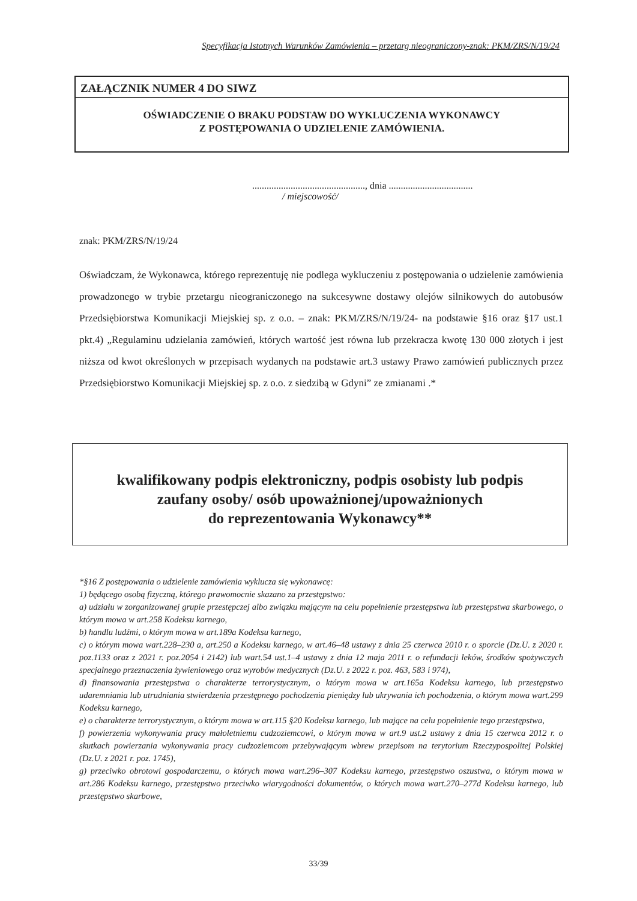Specyfikacja Istotnych Warunków Zamówienia – przetarg nieograniczony-znak: PKM/ZRS/N/19/24
ZAŁĄCZNIK NUMER 4 DO SIWZ
OŚWIADCZENIE O BRAKU PODSTAW DO WYKLUCZENIA WYKONAWCY
Z POSTĘPOWANIA O UDZIELENIE ZAMÓWIENIA.
..............................................., dnia ...................................
/ miejscowość/
znak: PKM/ZRS/N/19/24
Oświadczam, że Wykonawca, którego reprezentuję nie podlega wykluczeniu z postępowania o udzielenie zamówienia prowadzonego w trybie przetargu nieograniczonego na sukcesywne dostawy olejów silnikowych do autobusów Przedsiębiorstwa Komunikacji Miejskiej sp. z o.o. – znak: PKM/ZRS/N/19/24- na podstawie §16 oraz §17 ust.1 pkt.4) „Regulaminu udzielania zamówień, których wartość jest równa lub przekracza kwotę 130 000 złotych i jest niższa od kwot określonych w przepisach wydanych na podstawie art.3 ustawy Prawo zamówień publicznych przez Przedsiębiorstwo Komunikacji Miejskiej sp. z o.o. z siedzibą w Gdyni” ze zmianami .*
kwalifikowany podpis elektroniczny, podpis osobisty lub podpis
zaufany osoby/ osób upoważnionej/upoważnionych
do reprezentowania Wykonawcy**
*§16 Z postępowania o udzielenie zamówienia wyklucza się wykonawcę:
1) będącego osobą fizyczną, którego prawomocnie skazano za przestępstwo:
a) udziału w zorganizowanej grupie przestępczej albo związku mającym na celu popełnienie przestępstwa lub przestępstwa skarbowego, o którym mowa w art.258 Kodeksu karnego,
b) handlu ludźmi, o którym mowa w art.189a Kodeksu karnego,
c) o którym mowa wart.228–230 a, art.250 a Kodeksu karnego, w art.46–48 ustawy z dnia 25 czerwca 2010 r. o sporcie (Dz.U. z 2020 r. poz.1133 oraz z 2021 r. poz.2054 i 2142) lub wart.54 ust.1–4 ustawy z dnia 12 maja 2011 r. o refundacji leków, środków spożywczych specjalnego przeznaczenia żywieniowego oraz wyrobów medycznych (Dz.U. z 2022 r. poz. 463, 583 i 974),
d) finansowania przestępstwa o charakterze terrorystycznym, o którym mowa w art.165a Kodeksu karnego, lub przestępstwo udaremniania lub utrudniania stwierdzenia przestępnego pochodzenia pieniędzy lub ukrywania ich pochodzenia, o którym mowa wart.299 Kodeksu karnego,
e) o charakterze terrorystycznym, o którym mowa w art.115 §20 Kodeksu karnego, lub mające na celu popełnienie tego przestępstwa,
f) powierzenia wykonywania pracy małoletniemu cudzoziemcowi, o którym mowa w art.9 ust.2 ustawy z dnia 15 czerwca 2012 r. o skutkach powierzania wykonywania pracy cudzoziemcom przebywającym wbrew przepisom na terytorium Rzeczypospolitej Polskiej (Dz.U. z 2021 r. poz. 1745),
g) przeciwko obrotowi gospodarczemu, o których mowa wart.296–307 Kodeksu karnego, przestępstwo oszustwa, o którym mowa w art.286 Kodeksu karnego, przestępstwo przeciwko wiarygodności dokumentów, o których mowa wart.270–277d Kodeksu karnego, lub przestępstwo skarbowe,
33/39